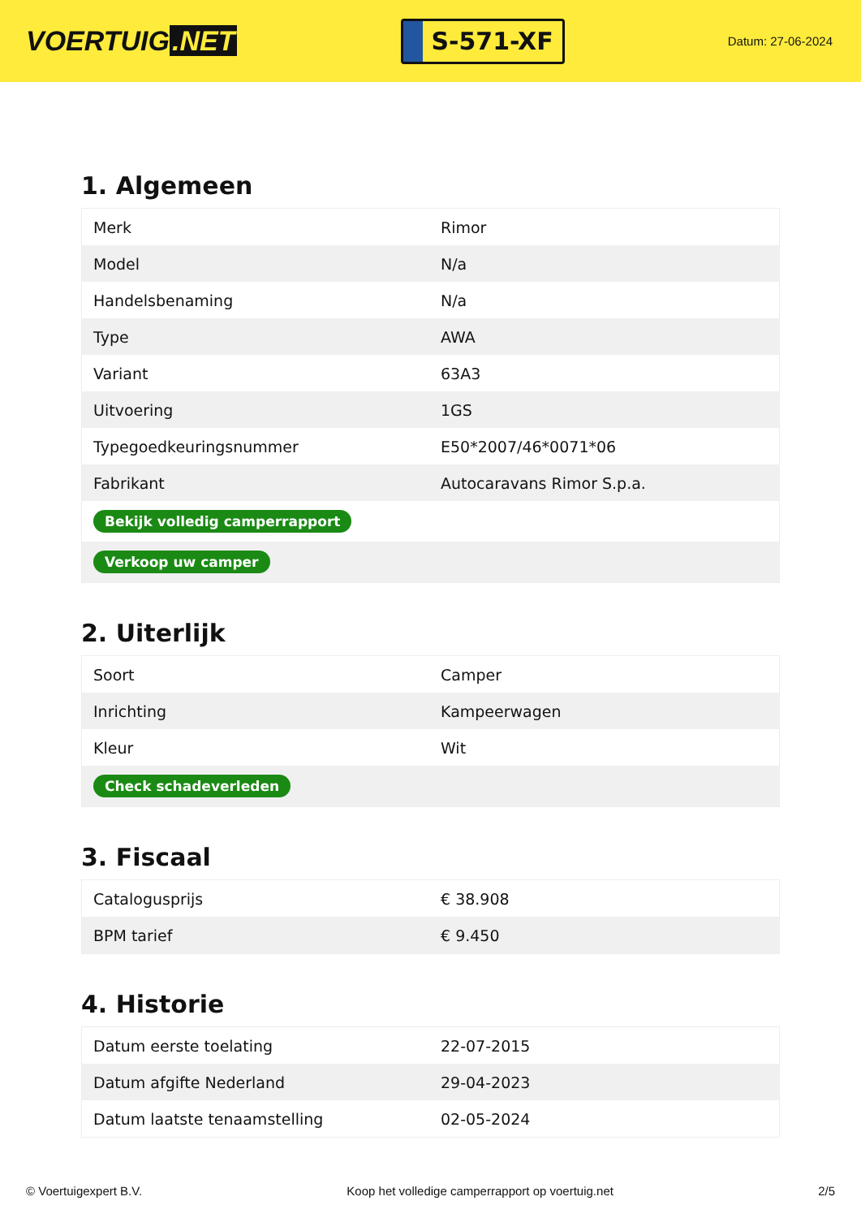VOERTUIG.NET
S-571-XF
Datum: 27-06-2024
1. Algemeen
| Merk | Rimor |
| Model | N/a |
| Handelsbenaming | N/a |
| Type | AWA |
| Variant | 63A3 |
| Uitvoering | 1GS |
| Typegoedkeuringsnummer | E50*2007/46*0071*06 |
| Fabrikant | Autocaravans Rimor S.p.a. |
| Bekijk volledig camperrapport | |
| Verkoop uw camper | |
2. Uiterlijk
| Soort | Camper |
| Inrichting | Kampeerwagen |
| Kleur | Wit |
| Check schadeverleden | |
3. Fiscaal
| Catalogusprijs | € 38.908 |
| BPM tarief | € 9.450 |
4. Historie
| Datum eerste toelating | 22-07-2015 |
| Datum afgifte Nederland | 29-04-2023 |
| Datum laatste tenaamstelling | 02-05-2024 |
© Voertuigexpert B.V. Koop het volledige camperrapport op voertuig.net 2/5